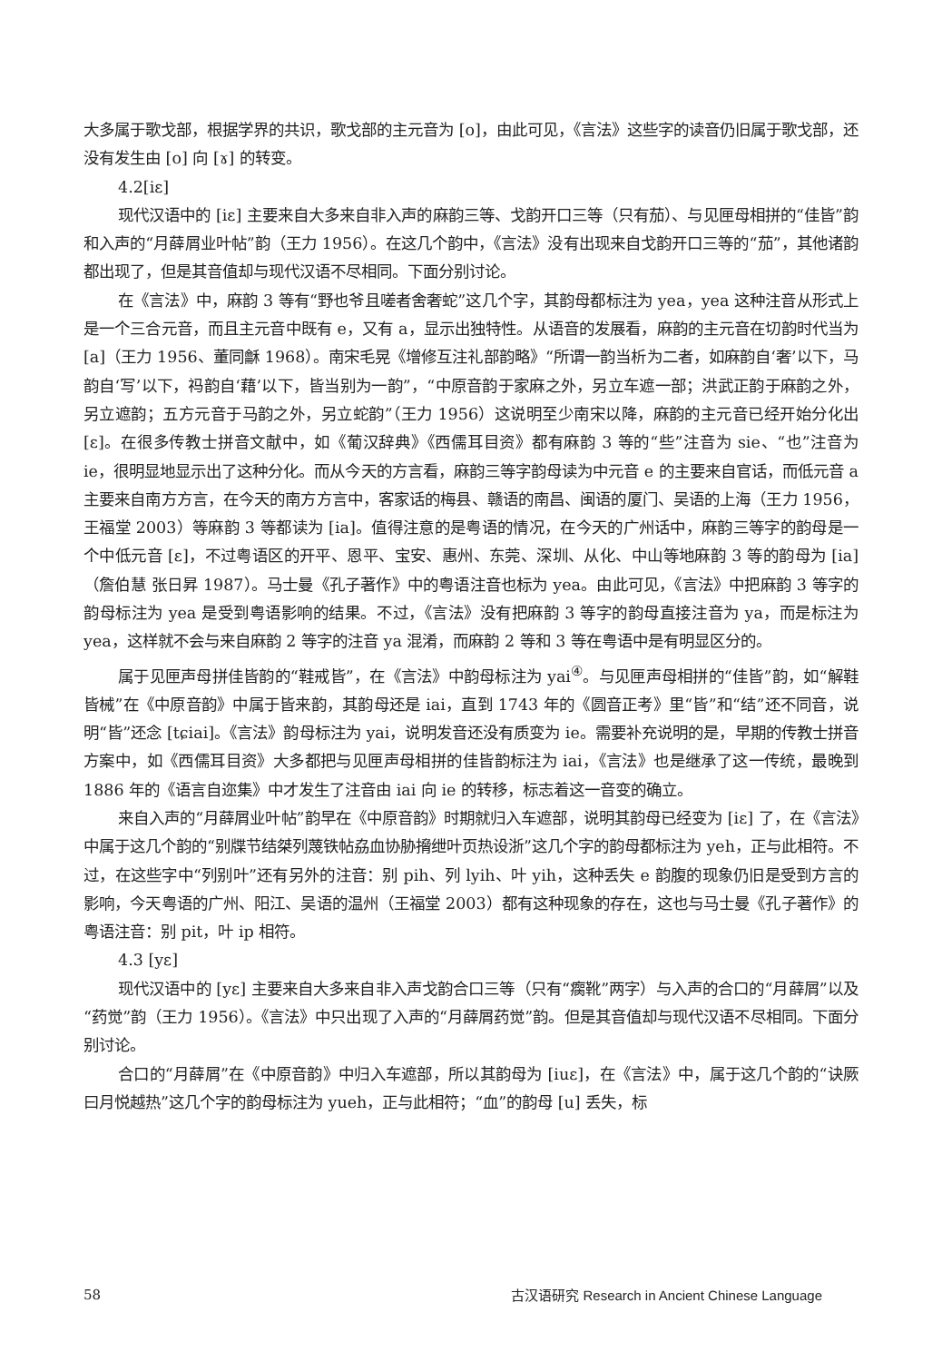大多属于歌戈部，根据学界的共识，歌戈部的主元音为 [o]，由此可见，《言法》这些字的读音仍旧属于歌戈部，还没有发生由 [o] 向 [ɤ] 的转变。
4.2[iε]
现代汉语中的 [iε] 主要来自大多来自非入声的麻韵三等、戈韵开口三等（只有茄）、与见匣母相拼的“佳皆”韵和入声的“月薛屑业叶帖”韵（王力 1956）。在这几个韵中，《言法》没有出现来自戈韵开口三等的“茄”，其他诸韵都出现了，但是其音值却与现代汉语不尽相同。下面分别讨论。
在《言法》中，麻韵 3 等有“野也爷且嗟者舍奢蛇”这几个字，其韵母都标注为 yea，yea 这种注音从形式上是一个三合元音，而且主元音中既有 e，又有 a，显示出独特性。从语音的发展看，麻韵的主元音在切韵时代当为 [a]（王力 1956、董同龢 1968）。南宋毛晃《增修互注礼部韵略》“所谓一韵当析为二者，如麻韵自‘奢’以下，马韵自‘写’以下，祃韵自‘藉’以下，皆当别为一韵”，“中原音韵于家麻之外，另立车遮一部；洪武正韵于麻韵之外，另立遮韵；五方元音于马韵之外，另立蛇韵”（王力 1956）这说明至少南宋以降，麻韵的主元音已经开始分化出 [ε]。在很多传教士拼音文献中，如《葡汉辞典》《西儒耳目资》都有麻韵 3 等的“些”注音为 sie、“也”注音为 ie，很明显地显示出了这种分化。而从今天的方言看，麻韵三等字韵母读为中元音 e 的主要来自官话，而低元音 a 主要来自南方方言，在今天的南方方言中，客家话的梅县、赣语的南昌、闽语的厦门、吴语的上海（王力 1956，王福堂 2003）等麻韵 3 等都读为 [ia]。值得注意的是粤语的情况，在今天的广州话中，麻韵三等字的韵母是一个中低元音 [ε]，不过粤语区的开平、恩平、宝安、惠州、东莞、深圳、从化、中山等地麻韵 3 等的韵母为 [ia]（詹伯慧 张日昇 1987）。马士曼《孔子著作》中的粤语注音也标为 yea。由此可见，《言法》中把麻韵 3 等字的韵母标注为 yea 是受到粤语影响的结果。不过，《言法》没有把麻韵 3 等字的韵母直接注音为 ya，而是标注为 yea，这样就不会与来自麻韵 2 等字的注音 ya 混淆，而麻韵 2 等和 3 等在粤语中是有明显区分的。
属于见匣声母拼佳皆韵的“鞋戒皆”，在《言法》中韵母标注为 yai<sup>④</sup>。与见匣声母相拼的“佳皆”韵，如“解鞋皆械”在《中原音韵》中属于皆来韵，其韵母还是 iai，直到 1743 年的《圆音正考》里“皆”和“结”还不同音，说明“皆”还念 [tɕiai]。《言法》韵母标注为 yai，说明发音还没有质变为 ie。需要补充说明的是，早期的传教士拼音方案中，如《西儒耳目资》大多都把与见匣声母相拼的佳皆韵标注为 iai，《言法》也是继承了这一传统，最晚到 1886 年的《语言自迩集》中才发生了注音由 iai 向 ie 的转移，标志着这一音变的确立。
来自入声的“月薛屑业叶帖”韵早在《中原音韵》时期就归入车遮部，说明其韵母已经变为 [iε] 了，在《言法》中属于这几个韵的“别牒节结桀列蔑铁帖劦血协胁搚绁叶页热设浙”这几个字的韵母都标注为 yeh，正与此相符。不过，在这些字中“列别叶”还有另外的注音：别 pih、列 lyih、叶 yih，这种丢失 e 韵腹的现象仍旧是受到方言的影响，今天粤语的广州、阳江、吴语的温州（王福堂 2003）都有这种现象的存在，这也与马士曼《孔子著作》的粤语注音：别 pit，叶 ip 相符。
4.3 [yε]
现代汉语中的 [yε] 主要来自大多来自非入声戈韵合口三等（只有“瘸靴”两字）与入声的合口的“月薛屑”以及“药觉”韵（王力 1956）。《言法》中只出现了入声的“月薛屑药觉”韵。但是其音值却与现代汉语不尽相同。下面分别讨论。
合口的“月薛屑”在《中原音韵》中归入车遮部，所以其韵母为 [iuε]，在《言法》中，属于这几个韵的“诀厥曰月悦越热”这几个字的韵母标注为 yueh，正与此相符；“血”的韵母 [u] 丢失，标
58 古汉语研究 Research in Ancient Chinese Language